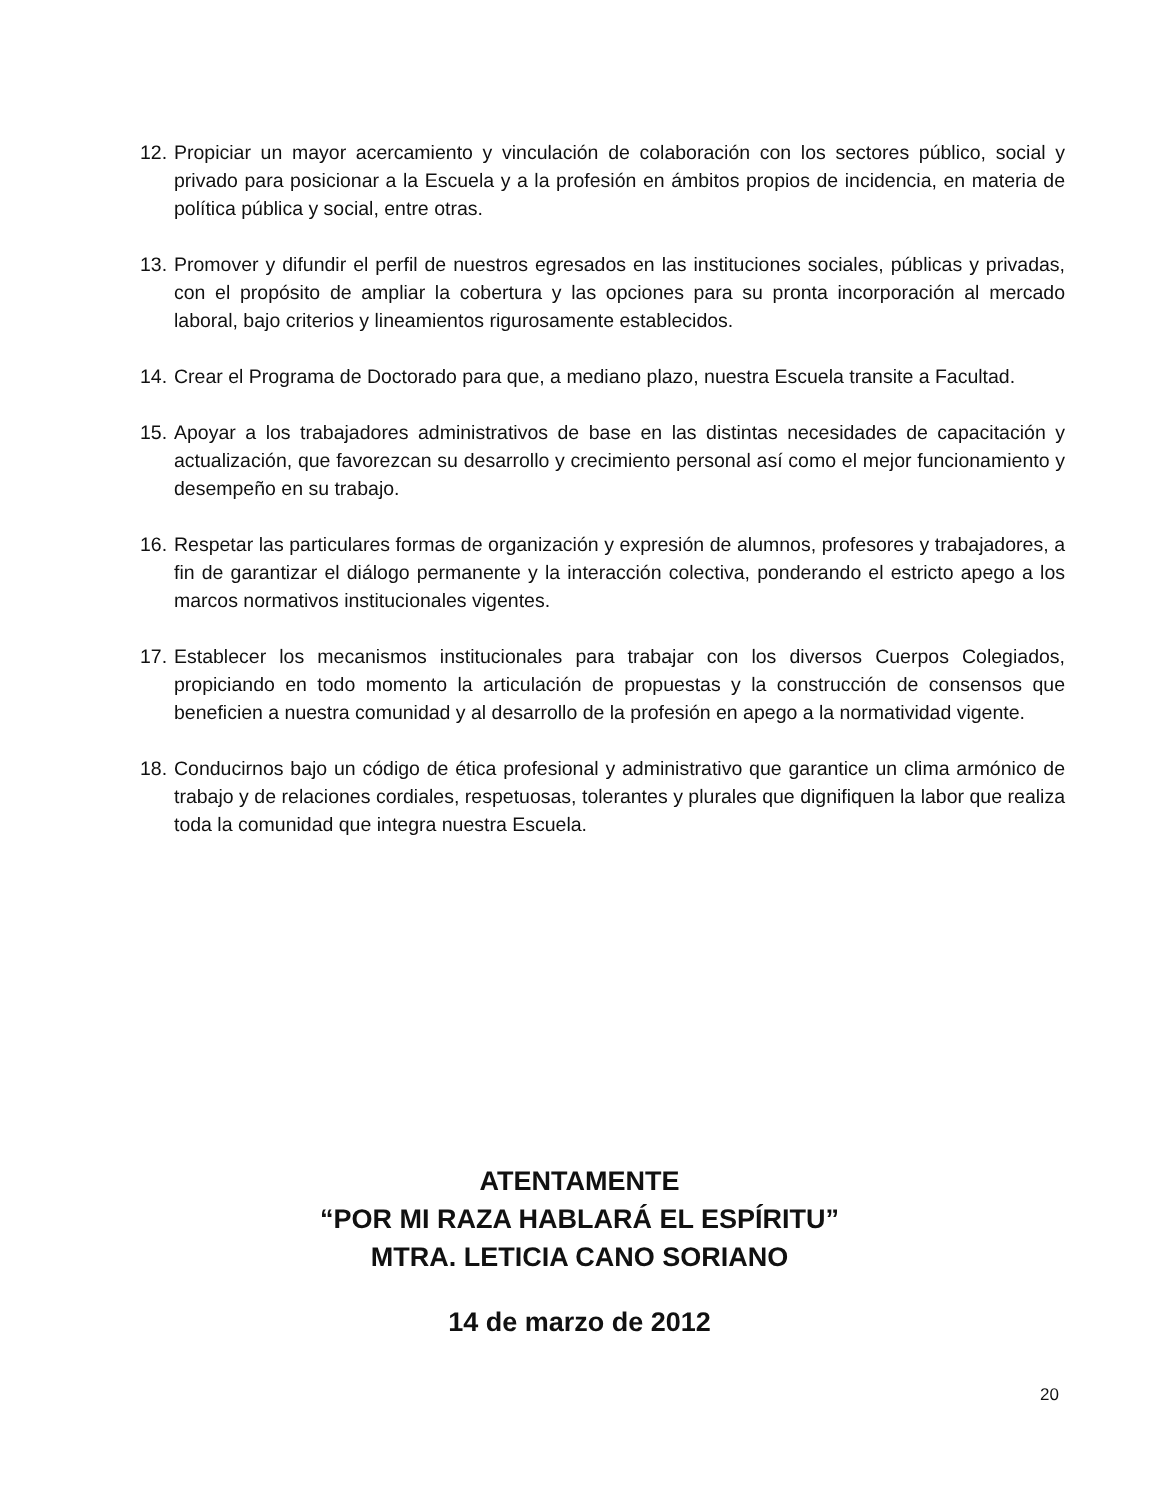12. Propiciar un mayor acercamiento y vinculación de colaboración con los sectores público, social y privado para posicionar a la Escuela y a la profesión en ámbitos propios de incidencia, en materia de política pública y social, entre otras.
13. Promover y difundir el perfil de nuestros egresados en las instituciones sociales, públicas y privadas, con el propósito de ampliar la cobertura y las opciones para su pronta incorporación al mercado laboral, bajo criterios y lineamientos rigurosamente establecidos.
14. Crear el Programa de Doctorado para que, a mediano plazo, nuestra Escuela transite a Facultad.
15. Apoyar a los trabajadores administrativos de base en las distintas necesidades de capacitación y actualización, que favorezcan su desarrollo y crecimiento personal así como el mejor funcionamiento y desempeño en su trabajo.
16. Respetar las particulares formas de organización y expresión de alumnos, profesores y trabajadores, a fin de garantizar el diálogo permanente y la interacción colectiva, ponderando el estricto apego a los marcos normativos institucionales vigentes.
17. Establecer los mecanismos institucionales para trabajar con los diversos Cuerpos Colegiados, propiciando en todo momento la articulación de propuestas y la construcción de consensos que beneficien a nuestra comunidad y al desarrollo de la profesión en apego a la normatividad vigente.
18. Conducirnos bajo un código de ética profesional y administrativo que garantice un clima armónico de trabajo y de relaciones cordiales, respetuosas, tolerantes y plurales que dignifiquen la labor que realiza toda la comunidad que integra nuestra Escuela.
ATENTAMENTE
“POR MI RAZA HABLARÁ EL ESPÍRITU”
MTRA. LETICIA CANO SORIANO
14 de marzo de 2012
20